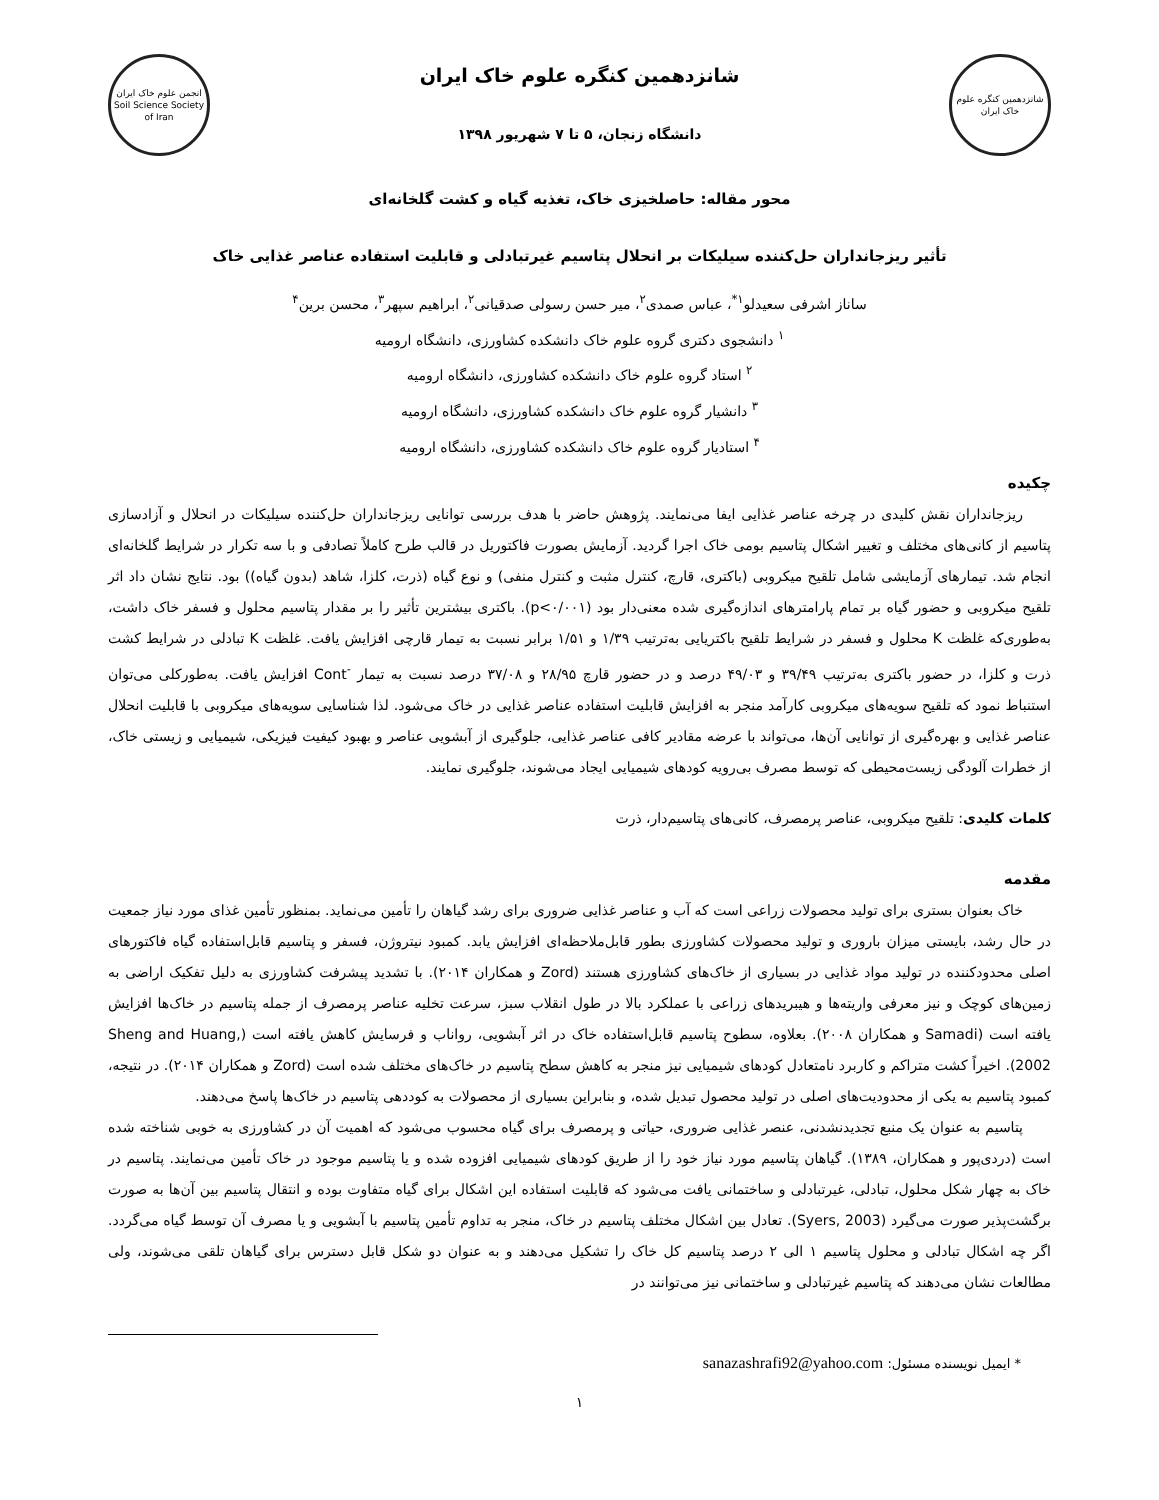شانزدهمین کنگره علوم خاک ایران
شانزدهمین کنگره علوم خاک ایران
دانشگاه زنجان، ۵ تا ۷ شهریور ۱۳۹۸
انجمن علوم خاک ایران
Soil Science Society of Iran
محور مقاله: حاصلخیزی خاک، تغذیه گیاه و کشت گلخانه‌ای
تأثیر ریزجانداران حل‌کننده سیلیکات بر انحلال پتاسیم غیرتبادلی و قابلیت استفاده عناصر غذایی خاک
ساناز اشرفی سعیدلو<sup>۱*</sup>، عباس صمدی<sup>۲</sup>، میر حسن رسولی صدقیانی<sup>۲</sup>، ابراهیم سپهر<sup>۳</sup>، محسن برین<sup>۴</sup>
<sup>۱</sup> دانشجوی دکتری گروه علوم خاک دانشکده کشاورزی، دانشگاه ارومیه
<sup>۲</sup> استاد گروه علوم خاک دانشکده کشاورزی، دانشگاه ارومیه
<sup>۳</sup> دانشیار گروه علوم خاک دانشکده کشاورزی، دانشگاه ارومیه
<sup>۴</sup> استادیار گروه علوم خاک دانشکده کشاورزی، دانشگاه ارومیه
چکیده
ریزجانداران نقش کلیدی در چرخه عناصر غذایی ایفا می‌نمایند. پژوهش حاضر با هدف بررسی توانایی ریزجانداران حل‌کننده سیلیکات در انحلال و آزادسازی پتاسیم از کانی‌های مختلف و تغییر اشکال پتاسیم بومی خاک اجرا گردید. آزمایش بصورت فاکتوریل در قالب طرح کاملاً تصادفی و با سه تکرار در شرایط گلخانه‌ای انجام شد. تیمارهای آزمایشی شامل تلقیح میکروبی (باکتری، قارچ، کنترل مثبت و کنترل منفی) و نوع گیاه (ذرت، کلزا، شاهد (بدون گیاه)) بود. نتایج نشان داد اثر تلقیح میکروبی و حضور گیاه بر تمام پارامترهای اندازه‌گیری شده معنی‌دار بود (p<۰/۰۰۱). باکتری بیشترین تأثیر را بر مقدار پتاسیم محلول و فسفر خاک داشت، به‌طوری‌که غلظت K محلول و فسفر در شرایط تلقیح باکتریایی به‌ترتیب ۱/۳۹ و ۱/۵۱ برابر نسبت به تیمار قارچی افزایش یافت. غلظت K تبادلی در شرایط کشت ذرت و کلزا، در حضور باکتری به‌ترتیب ۳۹/۴۹ و ۴۹/۰۳ درصد و در حضور قارچ ۲۸/۹۵ و ۳۷/۰۸ درصد نسبت به تیمار <sup>-</sup>Cont افزایش یافت. به‌طورکلی می‌توان استنباط نمود که تلقیح سویه‌های میکروبی کارآمد منجر به افزایش قابلیت استفاده عناصر غذایی در خاک می‌شود. لذا شناسایی سویه‌های میکروبی با قابلیت انحلال عناصر غذایی و بهره‌گیری از توانایی آن‌ها، می‌تواند با عرضه مقادیر کافی عناصر غذایی، جلوگیری از آبشویی عناصر و بهبود کیفیت فیزیکی، شیمیایی و زیستی خاک، از خطرات آلودگی زیست‌محیطی که توسط مصرف بی‌رویه کودهای شیمیایی ایجاد می‌شوند، جلوگیری نمایند.
کلمات کلیدی: تلقیح میکروبی، عناصر پرمصرف، کانی‌های پتاسیم‌دار، ذرت
مقدمه
خاک بعنوان بستری برای تولید محصولات زراعی است که آب و عناصر غذایی ضروری برای رشد گیاهان را تأمین می‌نماید. بمنظور تأمین غذای مورد نیاز جمعیت در حال رشد، بایستی میزان باروری و تولید محصولات کشاورزی بطور قابل‌ملاحظه‌ای افزایش یابد. کمبود نیتروژن، فسفر و پتاسیم قابل‌استفاده گیاه فاکتورهای اصلی محدودکننده در تولید مواد غذایی در بسیاری از خاک‌های کشاورزی هستند (Zord و همکاران ۲۰۱۴). با تشدید پیشرفت کشاورزی به دلیل تفکیک اراضی به زمین‌های کوچک و نیز معرفی واریته‌ها و هیبریدهای زراعی با عملکرد بالا در طول انقلاب سبز، سرعت تخلیه عناصر پرمصرف از جمله پتاسیم در خاک‌ها افزایش یافته است (Samadi و همکاران ۲۰۰۸). بعلاوه، سطوح پتاسیم قابل‌استفاده خاک در اثر آبشویی، رواناب و فرسایش کاهش یافته است (Sheng and Huang, 2002). اخیراً کشت متراکم و کاربرد نامتعادل کودهای شیمیایی نیز منجر به کاهش سطح پتاسیم در خاک‌های مختلف شده است (Zord و همکاران ۲۰۱۴). در نتیجه، کمبود پتاسیم به یکی از محدودیت‌های اصلی در تولید محصول تبدیل شده، و بنابراین بسیاری از محصولات به کوددهی پتاسیم در خاک‌ها پاسخ می‌دهند.
پتاسیم به عنوان یک منبع تجدیدنشدنی، عنصر غذایی ضروری، حیاتی و پرمصرف برای گیاه محسوب می‌شود که اهمیت آن در کشاورزی به خوبی شناخته شده است (دردی‌پور و همکاران، ۱۳۸۹). گیاهان پتاسیم مورد نیاز خود را از طریق کودهای شیمیایی افزوده شده و یا پتاسیم موجود در خاک تأمین می‌نمایند. پتاسیم در خاک به چهار شکل محلول، تبادلی، غیرتبادلی و ساختمانی یافت می‌شود که قابلیت استفاده این اشکال برای گیاه متفاوت بوده و انتقال پتاسیم بین آن‌ها به صورت برگشت‌پذیر صورت می‌گیرد (Syers, 2003). تعادل بین اشکال مختلف پتاسیم در خاک، منجر به تداوم تأمین پتاسیم با آبشویی و یا مصرف آن توسط گیاه می‌گردد. اگر چه اشکال تبادلی و محلول پتاسیم ۱ الی ۲ درصد پتاسیم کل خاک را تشکیل می‌دهند و به عنوان دو شکل قابل دسترس برای گیاهان تلقی می‌شوند، ولی مطالعات نشان می‌دهند که پتاسیم غیرتبادلی و ساختمانی نیز می‌توانند در
* ایمیل نویسنده مسئول: sanazashrafi92@yahoo.com
۱